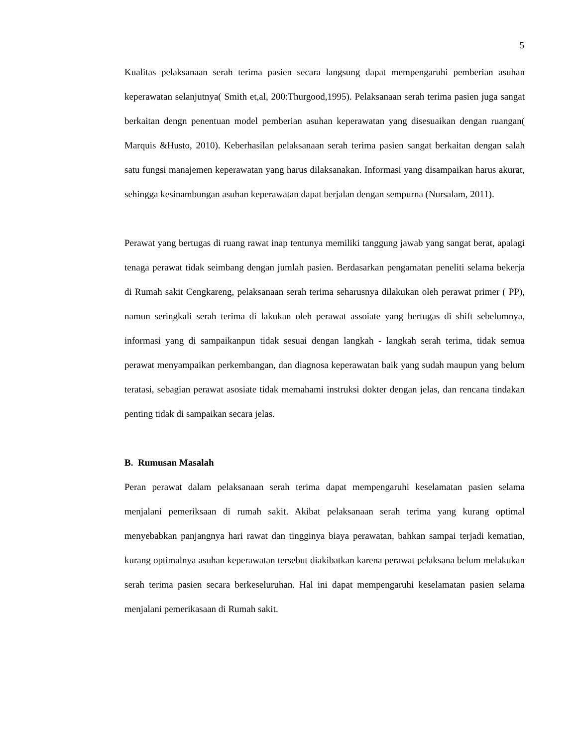5
Kualitas pelaksanaan serah terima pasien secara langsung dapat mempengaruhi pemberian asuhan keperawatan selanjutnya( Smith et,al, 200:Thurgood,1995). Pelaksanaan serah terima pasien juga sangat berkaitan dengn penentuan model pemberian asuhan keperawatan yang disesuaikan dengan ruangan( Marquis &Husto, 2010). Keberhasilan pelaksanaan serah terima pasien sangat berkaitan dengan salah satu fungsi manajemen keperawatan yang harus dilaksanakan. Informasi yang disampaikan harus akurat, sehingga kesinambungan asuhan keperawatan dapat berjalan dengan sempurna (Nursalam, 2011).
Perawat yang bertugas di ruang rawat inap tentunya memiliki tanggung jawab yang sangat berat, apalagi tenaga perawat tidak seimbang dengan jumlah pasien. Berdasarkan pengamatan peneliti selama bekerja di Rumah sakit Cengkareng, pelaksanaan serah terima seharusnya dilakukan oleh perawat primer ( PP), namun seringkali serah terima di lakukan oleh perawat assoiate yang bertugas di shift sebelumnya, informasi yang di sampaikanpun tidak sesuai dengan langkah - langkah serah terima, tidak semua perawat menyampaikan perkembangan, dan diagnosa keperawatan baik yang sudah maupun yang belum teratasi, sebagian perawat asosiate tidak memahami instruksi dokter dengan jelas, dan rencana tindakan penting tidak di sampaikan secara jelas.
B. Rumusan Masalah
Peran perawat dalam pelaksanaan serah terima dapat mempengaruhi keselamatan pasien selama menjalani pemeriksaan di rumah sakit. Akibat pelaksanaan serah terima yang kurang optimal menyebabkan panjangnya hari rawat dan tingginya biaya perawatan, bahkan sampai terjadi kematian, kurang optimalnya asuhan keperawatan tersebut diakibatkan karena perawat pelaksana belum melakukan serah terima pasien secara berkeseluruhan. Hal ini dapat mempengaruhi keselamatan pasien selama menjalani pemerikasaan di Rumah sakit.